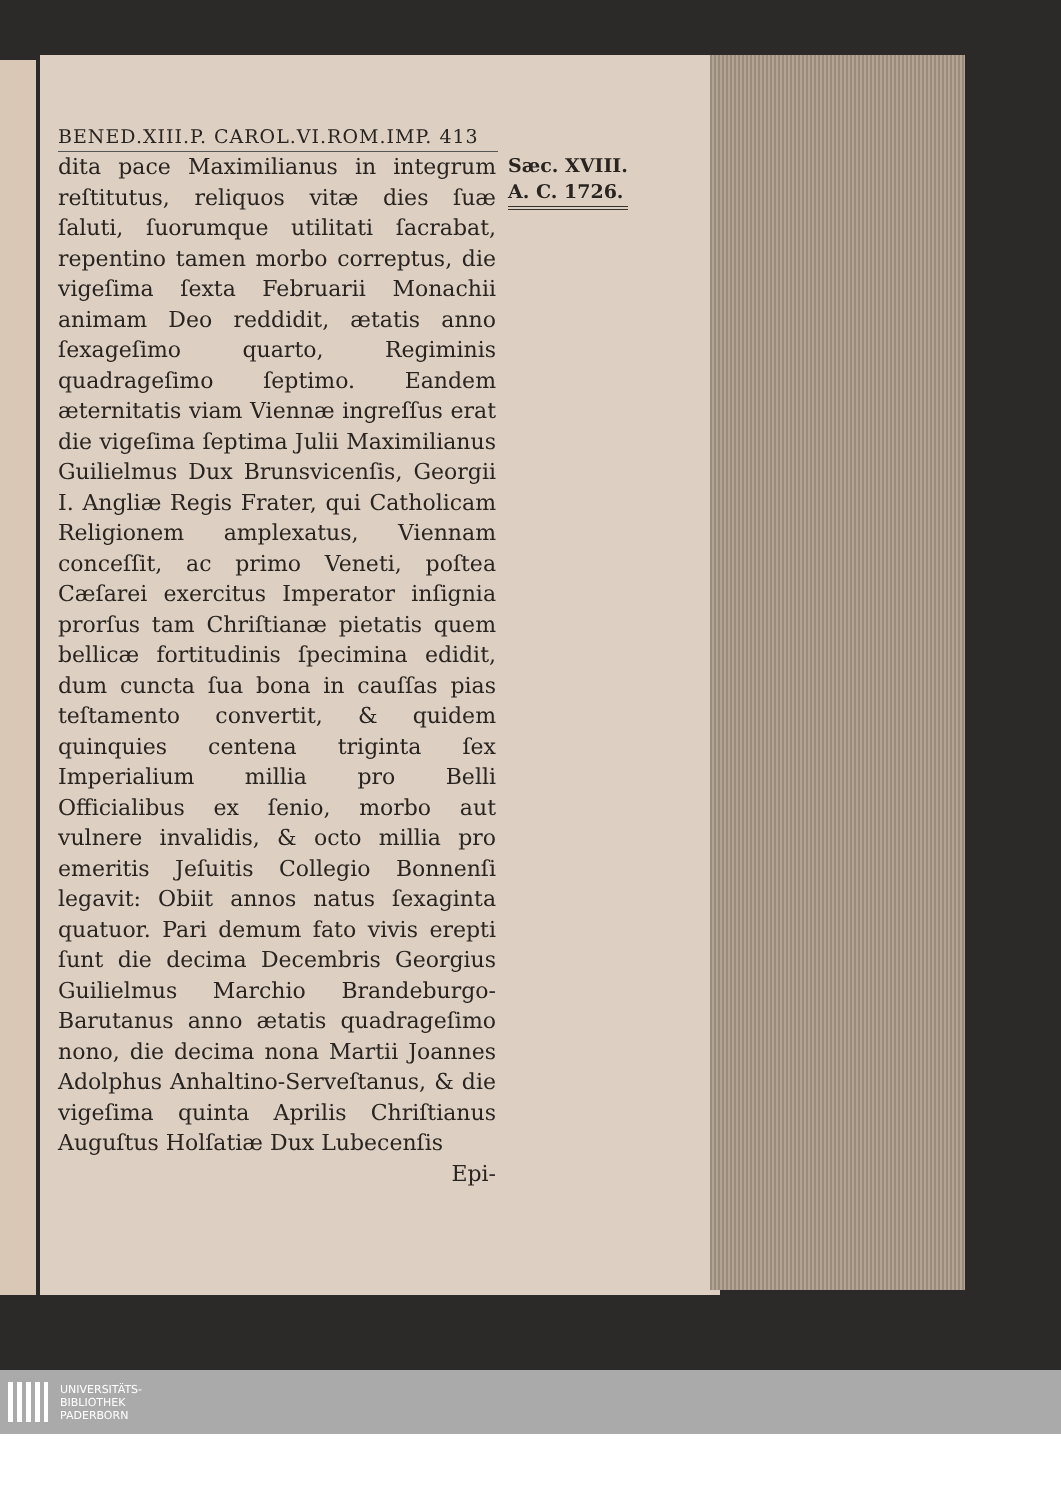BENED.XIII.P. CAROL.VI.ROM.IMP. 413
dita pace Maximilianus in integrum reſtitutus, reliquos vitæ dies ſuæ ſaluti, ſuorumque utilitati ſacrabat, repentino tamen morbo correptus, die vigeſima ſexta Februarii Monachii animam Deo reddidit, ætatis anno ſexageſimo quarto, Regiminis quadrageſimo ſeptimo. Eandem æternitatis viam Viennæ ingreſſus erat die vigeſima ſeptima Julii Maximilianus Guilielmus Dux Brunsvicenſis, Georgii I. Angliæ Regis Frater, qui Catholicam Religionem amplexatus, Viennam conceſſit, ac primo Veneti, poſtea Cæſarei exercitus Imperator inſignia prorſus tam Chriſtianæ pietatis quem bellicæ fortitudinis ſpecimina edidit, dum cuncta ſua bona in cauſſas pias teſtamento convertit, & quidem quinquies centena triginta ſex Imperialium millia pro Belli Officialibus ex ſenio, morbo aut vulnere invalidis, & octo millia pro emeritis Jeſuitis Collegio Bonnenſi legavit: Obiit annos natus ſexaginta quatuor. Pari demum fato vivis erepti ſunt die decima Decembris Georgius Guilielmus Marchio Brandeburgo-Barutanus anno ætatis quadrageſimo nono, die decima nona Martii Joannes Adolphus Anhaltino-Serveſtanus, & die vigeſima quinta Aprilis Chriſtianus Auguſtus Holſatiæ Dux Lubecenſis
Epi-
Sæc. XVIII.
A. C. 1726.
UNIVERSITÄTS-
BIBLIOTHEK
PADERBORN